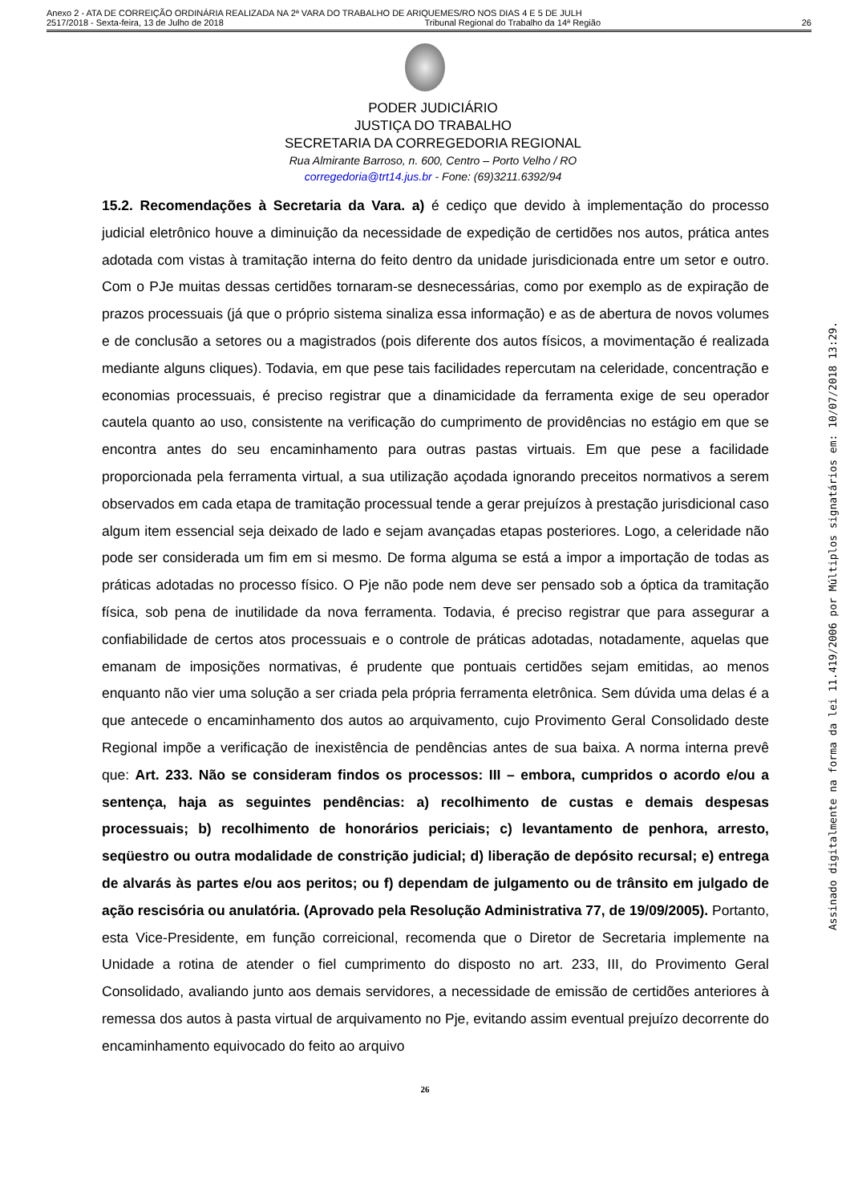Anexo 2 - ATA DE CORREIÇÃO ORDINÁRIA REALIZADA NA 2ª VARA DO TRABALHO DE ARIQUEMES/RO NOS DIAS 4 E 5 DE JULH
2517/2018 - Sexta-feira, 13 de Julho de 2018 Tribunal Regional do Trabalho da 14ª Região 26
PODER JUDICIÁRIO
JUSTIÇA DO TRABALHO
SECRETARIA DA CORREGEDORIA REGIONAL
Rua Almirante Barroso, n. 600, Centro – Porto Velho / RO
corregedoria@trt14.jus.br - Fone: (69)3211.6392/94
15.2. Recomendações à Secretaria da Vara. a) é cediço que devido à implementação do processo judicial eletrônico houve a diminuição da necessidade de expedição de certidões nos autos, prática antes adotada com vistas à tramitação interna do feito dentro da unidade jurisdicionada entre um setor e outro. Com o PJe muitas dessas certidões tornaram-se desnecessárias, como por exemplo as de expiração de prazos processuais (já que o próprio sistema sinaliza essa informação) e as de abertura de novos volumes e de conclusão a setores ou a magistrados (pois diferente dos autos físicos, a movimentação é realizada mediante alguns cliques). Todavia, em que pese tais facilidades repercutam na celeridade, concentração e economias processuais, é preciso registrar que a dinamicidade da ferramenta exige de seu operador cautela quanto ao uso, consistente na verificação do cumprimento de providências no estágio em que se encontra antes do seu encaminhamento para outras pastas virtuais. Em que pese a facilidade proporcionada pela ferramenta virtual, a sua utilização açodada ignorando preceitos normativos a serem observados em cada etapa de tramitação processual tende a gerar prejuízos à prestação jurisdicional caso algum item essencial seja deixado de lado e sejam avançadas etapas posteriores. Logo, a celeridade não pode ser considerada um fim em si mesmo. De forma alguma se está a impor a importação de todas as práticas adotadas no processo físico. O Pje não pode nem deve ser pensado sob a óptica da tramitação física, sob pena de inutilidade da nova ferramenta. Todavia, é preciso registrar que para assegurar a confiabilidade de certos atos processuais e o controle de práticas adotadas, notadamente, aquelas que emanam de imposições normativas, é prudente que pontuais certidões sejam emitidas, ao menos enquanto não vier uma solução a ser criada pela própria ferramenta eletrônica. Sem dúvida uma delas é a que antecede o encaminhamento dos autos ao arquivamento, cujo Provimento Geral Consolidado deste Regional impõe a verificação de inexistência de pendências antes de sua baixa. A norma interna prevê que: Art. 233. Não se consideram findos os processos: III – embora, cumpridos o acordo e/ou a sentença, haja as seguintes pendências: a) recolhimento de custas e demais despesas processuais; b) recolhimento de honorários periciais; c) levantamento de penhora, arresto, seqüestro ou outra modalidade de constrição judicial; d) liberação de depósito recursal; e) entrega de alvarás às partes e/ou aos peritos; ou f) dependam de julgamento ou de trânsito em julgado de ação rescisória ou anulatória. (Aprovado pela Resolução Administrativa 77, de 19/09/2005). Portanto, esta Vice-Presidente, em função correicional, recomenda que o Diretor de Secretaria implemente na Unidade a rotina de atender o fiel cumprimento do disposto no art. 233, III, do Provimento Geral Consolidado, avaliando junto aos demais servidores, a necessidade de emissão de certidões anteriores à remessa dos autos à pasta virtual de arquivamento no Pje, evitando assim eventual prejuízo decorrente do encaminhamento equivocado do feito ao arquivo
26
Assinado digitalmente na forma da lei 11.419/2006 por Múltiplos signatários em: 10/07/2018 13:29.